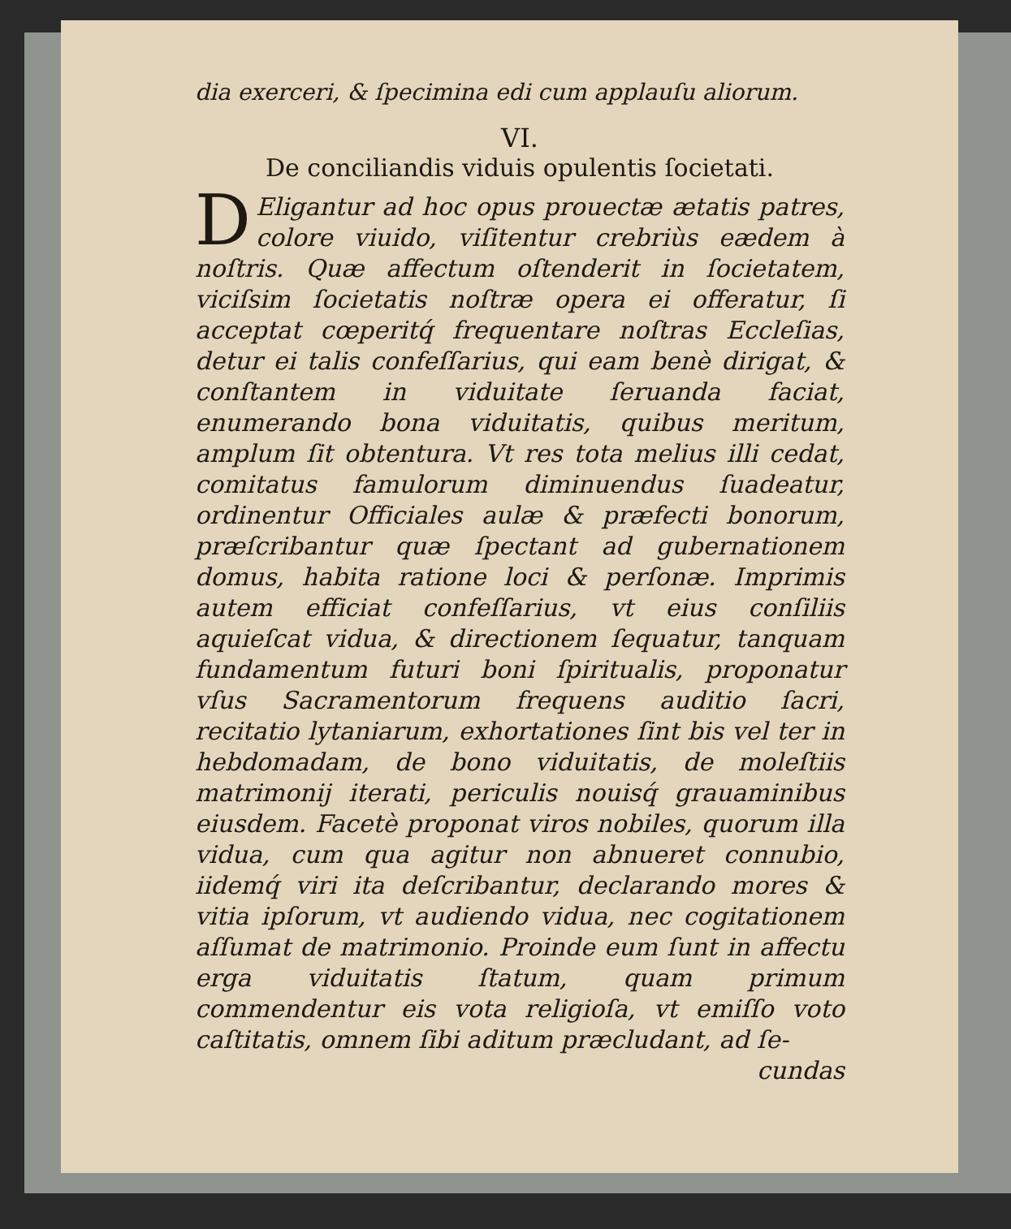dia exerceri, & ſpecimina edi cum applauſu aliorum.
VI.
De conciliandis viduis opulentis ſocietati.
DEligantur ad hoc opus prouectæ ætatis patres, colore viuido, viſitentur crebriùs eædem à noſtris. Quæ affectum oſtenderit in ſocietatem, viciſsim ſocietatis noſtræ opera ei offeratur, ſi acceptat cœperitq́ frequentare noſtras Eccleſias, detur ei talis confeſſarius, qui eam benè dirigat, & conſtantem in viduitate ſeruanda faciat, enumerando bona viduitatis, quibus meritum, amplum ſit obtentura. Vt res tota melius illi cedat, comitatus famulorum diminuendus ſuadeatur, ordinentur Officiales aulæ & præfecti bonorum, præſcribantur quæ ſpectant ad gubernationem domus, habita ratione loci & perſonæ. Imprimis autem efficiat confeſſarius, vt eius conſiliis aquieſcat vidua, & directionem ſequatur, tanquam fundamentum futuri boni ſpiritualis, proponatur vſus Sacramentorum frequens auditio ſacri, recitatio lytaniarum, exhortationes ſint bis vel ter in hebdomadam, de bono viduitatis, de moleſtiis matrimonij iterati, periculis nouisq́ grauaminibus eiusdem. Facetè proponat viros nobiles, quorum illa vidua, cum qua agitur non abnueret connubio, iidemq́ viri ita deſcribantur, declarando mores & vitia ipſorum, vt audiendo vidua, nec cogitationem aſſumat de matrimonio. Proinde eum ſunt in affectu erga viduitatis ſtatum, quam primum commendentur eis vota religioſa, vt emiſſo voto caſtitatis, omnem ſibi aditum præcludant, ad ſe-
cundas